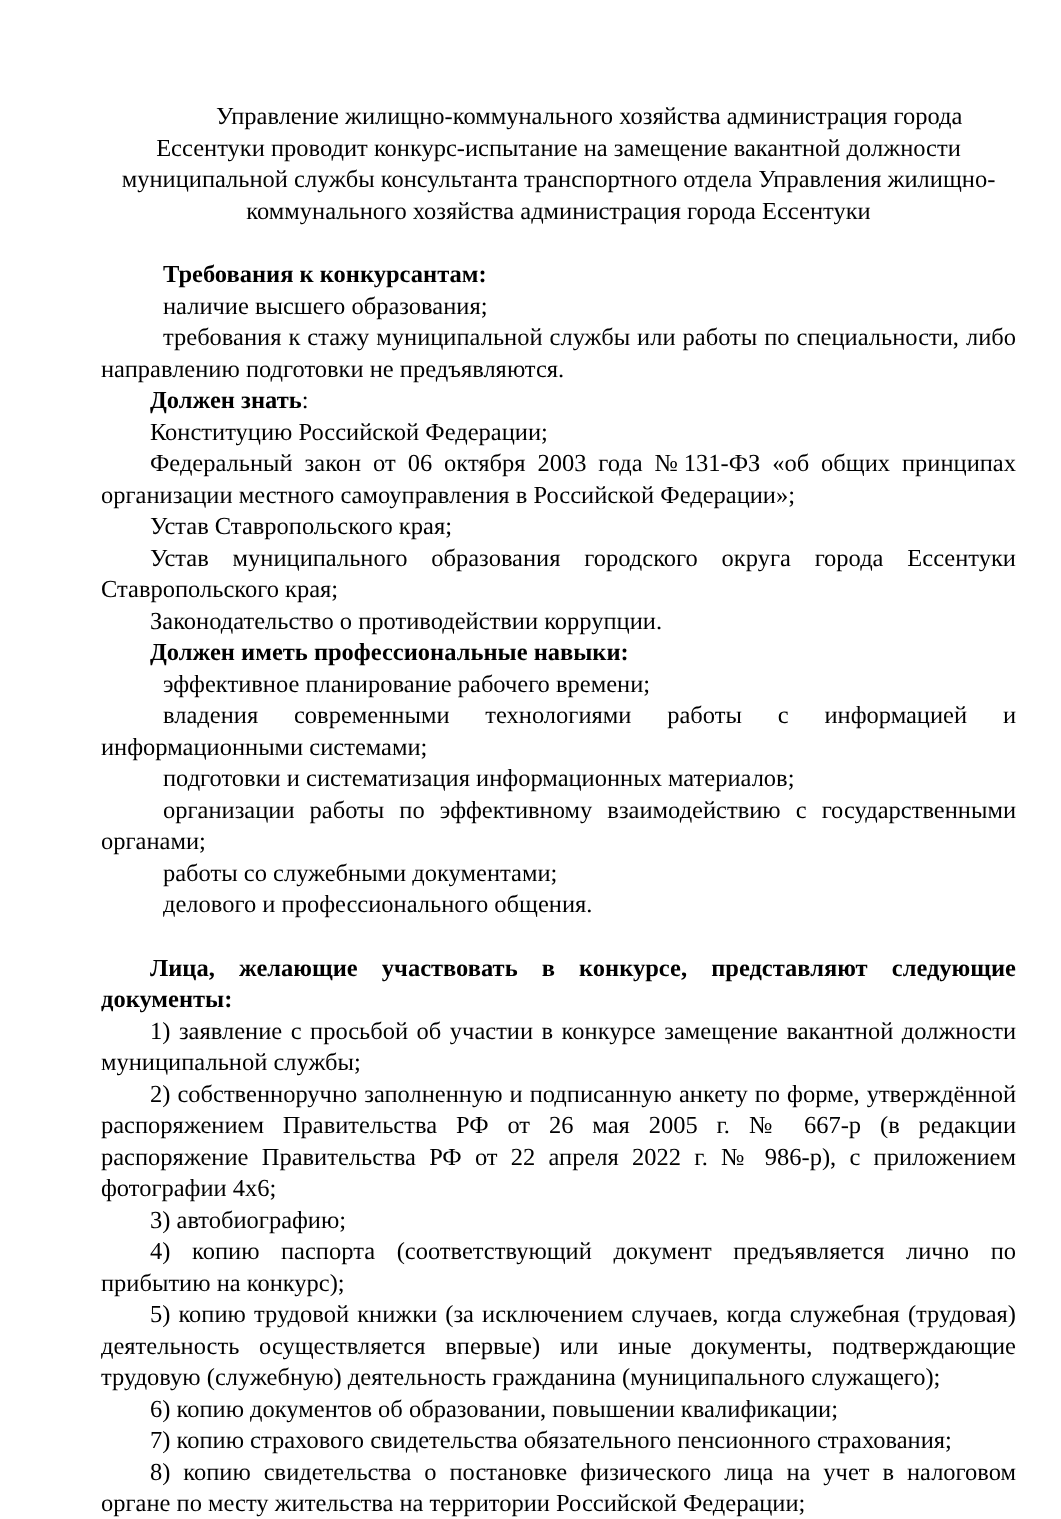Управление жилищно-коммунального хозяйства администрация города Ессентуки проводит конкурс-испытание на замещение вакантной должности муниципальной службы консультанта транспортного отдела Управления жилищно-коммунального хозяйства администрация города Ессентуки
Требования к конкурсантам:
наличие высшего образования;
требования к стажу муниципальной службы или работы по специальности, либо направлению подготовки не предъявляются.
Должен знать:
Конституцию Российской Федерации;
Федеральный закон от 06 октября 2003 года №131-ФЗ «об общих принципах организации местного самоуправления в Российской Федерации»;
Устав Ставропольского края;
Устав муниципального образования городского округа города Ессентуки Ставропольского края;
Законодательство о противодействии коррупции.
Должен иметь профессиональные навыки:
эффективное планирование рабочего времени;
владения современными технологиями работы с информацией и информационными системами;
подготовки и систематизация информационных материалов;
организации работы по эффективному взаимодействию с государственными органами;
работы со служебными документами;
делового и профессионального общения.
Лица, желающие участвовать в конкурсе, представляют следующие документы:
1) заявление с просьбой об участии в конкурсе замещение вакантной должности муниципальной службы;
2) собственноручно заполненную и подписанную анкету по форме, утверждённой распоряжением Правительства РФ от 26 мая 2005 г. № 667-р (в редакции распоряжение Правительства РФ от 22 апреля 2022 г. № 986-р), с приложением фотографии 4х6;
3) автобиографию;
4) копию паспорта (соответствующий документ предъявляется лично по прибытию на конкурс);
5) копию трудовой книжки (за исключением случаев, когда служебная (трудовая) деятельность осуществляется впервые) или иные документы, подтверждающие трудовую (служебную) деятельность гражданина (муниципального служащего);
6) копию документов об образовании, повышении квалификации;
7) копию страхового свидетельства обязательного пенсионного страхования;
8) копию свидетельства о постановке физического лица на учет в налоговом органе по месту жительства на территории Российской Федерации;